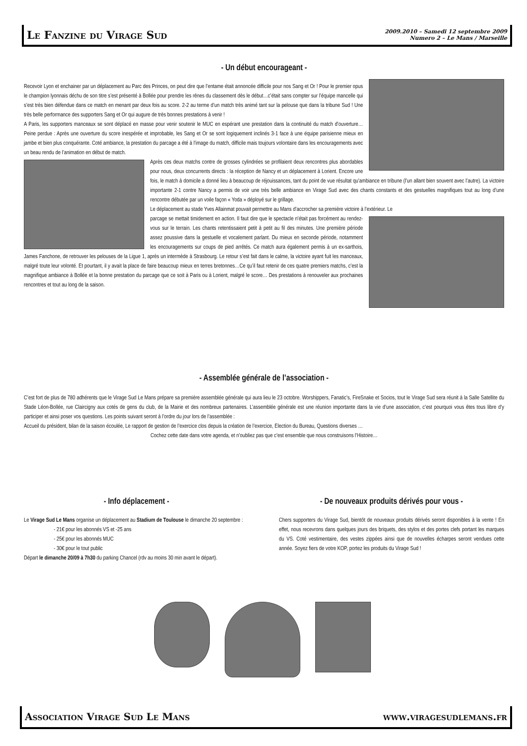Le Fanzine du Virage Sud
2009.2010 – Samedi 12 septembre 2009
Numero 2 – Le Mans / Marseille
- Un début encourageant -
Recevoir Lyon et enchainer par un déplacement au Parc des Princes, on peut dire que l’entame était annoncée difficile pour nos Sang et Or ! Pour le premier opus le champion lyonnais déchu de son titre s’est présenté à Bollée pour prendre les rênes du classement dès le début…c’était sans compter sur l’équipe mancelle qui s’est très bien défendue dans ce match en menant par deux fois au score. 2-2 au terme d’un match très animé tant sur la pelouse que dans la tribune Sud ! Une très belle performance des supporters Sang et Or qui augure de très bonnes prestations à venir !
A Paris, les supporters manceaux se sont déplacé en masse pour venir soutenir le MUC en espérant une prestation dans la continuité du match d’ouverture…Peine perdue : Après une ouverture du score inespérée et improbable, les Sang et Or se sont logiquement inclinés 3-1 face à une équipe parisienne mieux en jambe et bien plus conquérante. Coté ambiance, la prestation du parcage a été à l’image du match, difficile mais toujours volontaire dans les encouragements avec un beau rendu de l’animation en début de match.
Après ces deux matchs contre de grosses cylindrées se profilaient deux rencontres plus abordables pour nous, deux concurrents directs : la réception de Nancy et un déplacement à Lorient. Encore une fois, le match à domicile a donné lieu à beaucoup de réjouissances, tant du point de vue résultat qu’ambiance en tribune (l’un allant bien souvent avec l’autre). La victoire importante 2-1 contre Nancy a permis de voir une très belle ambiance en Virage Sud avec des chants constants et des gestuelles magnifiques tout au long d’une rencontre débutée par un voile façon « Yoda » déployé sur le grillage.
Le déplacement au stade Yves Allainmat pouvait permettre au Mans d’accrocher sa première victoire à l’extérieur. Le
parcage se mettait timidement en action. Il faut dire que le spectacle n’était pas forcément au rendez-vous sur le terrain. Les chants retentissaient petit à petit au fil des minutes. Une première période assez poussive dans la gestuelle et vocalement parlant. Du mieux en seconde période, notamment les encouragements sur coups de pied arrêtés. Ce match aura également permis à un ex-sarthois, James Fanchone, de retrouver les pelouses de la Ligue 1, après un intermède à Strasbourg. Le retour s’est fait dans le calme, la victoire ayant fuit les manceaux, malgré toute leur volonté. Et pourtant, il y avait la place de faire beaucoup mieux en terres bretonnes…Ce qu’il faut retenir de ces quatre premiers matchs, c’est la magnifique ambiance à Bollée et la bonne prestation du parcage que ce soit à Paris ou à Lorient, malgré le score… Des prestations à renouveler aux prochaines rencontres et tout au long de la saison.
- Assemblée générale de l’association -
C’est fort de plus de 780 adhérents que le Virage Sud Le Mans prépare sa première assemblée générale qui aura lieu le 23 octobre. Worshippers, Fanatic’s, FireSnake et Socios, tout le Virage Sud sera réunit à la Salle Satellite du Stade Léon-Bollée, rue Claircigny aux cotés de gens du club, de la Mairie et des nombreux partenaires. L’assemblée générale est une réunion importante dans la vie d’une association, c’est pourquoi vous êtes tous libre d’y participer et ainsi poser vos questions. Les points suivant seront à l’ordre du jour lors de l’assemblée :
Accueil du président, bilan de la saison écoulée, Le rapport de gestion de l’exercice clos depuis la création de l’exercice, Election du Bureau, Questions diverses …
Cochez cette date dans votre agenda, et n’oubliez pas que c’est ensemble que nous construisons l’Histoire…
- Info déplacement -
Le Virage Sud Le Mans organise un déplacement au Stadium de Toulouse le dimanche 20 septembre :
- 21€ pour les abonnés VS et -25 ans
- 25€ pour les abonnés MUC
- 30€ pour le tout public
Départ le dimanche 20/09 à 7h30 du parking Chancel (rdv au moins 30 min avant le départ).
- De nouveaux produits dérivés pour vous -
Chers supporters du Virage Sud, bientôt de nouveaux produits dérivés seront disponibles à la vente ! En effet, nous recevrons dans quelques jours des briquets, des stylos et des portes clefs portant les marques du VS. Coté vestimentaire, des vestes zippées ainsi que de nouvelles écharpes seront vendues cette année. Soyez fiers de votre KOP, portez les produits du Virage Sud !
Association Virage Sud Le Mans www.viragesudlemans.fr